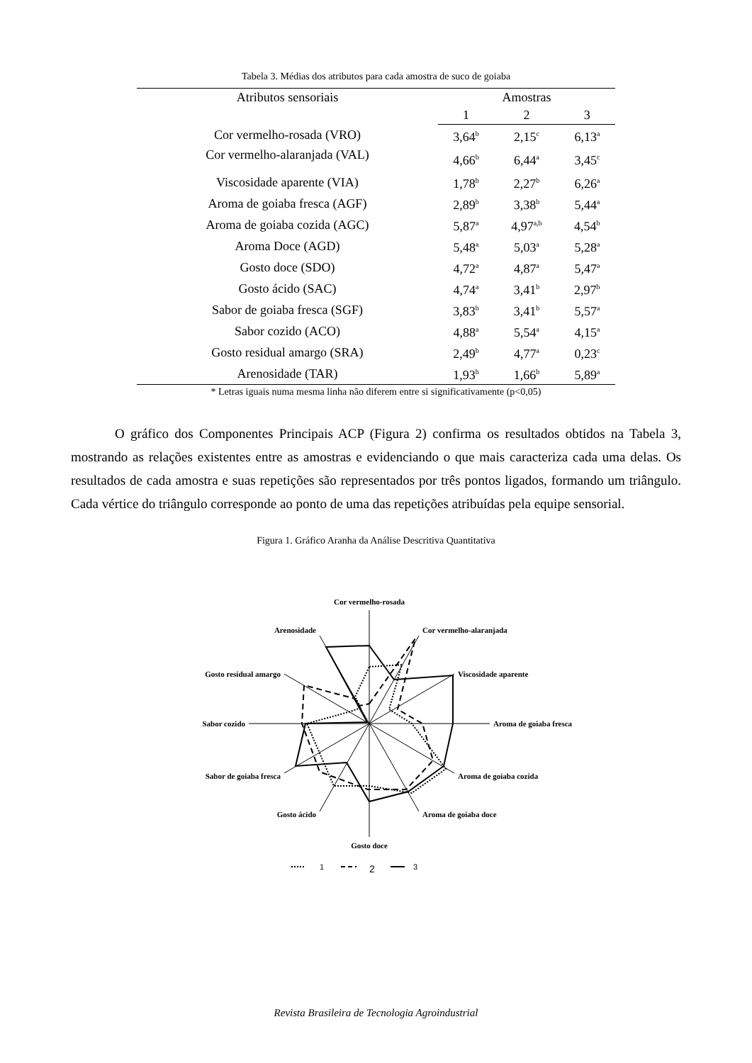Tabela 3. Médias dos atributos para cada amostra de suco de goiaba
| Atributos sensoriais | Amostras | | |
| --- | --- | --- | --- |
| | 1 | 2 | 3 |
| Cor vermelho-rosada (VRO) | 3,64<sup>b</sup> | 2,15<sup>c</sup> | 6,13<sup>a</sup> |
| Cor vermelho-alaranjada (VAL) | 4,66<sup>b</sup> | 6,44<sup>a</sup> | 3,45<sup>c</sup> |
| Viscosidade aparente (VIA) | 1,78<sup>b</sup> | 2,27<sup>b</sup> | 6,26<sup>a</sup> |
| Aroma de goiaba fresca (AGF) | 2,89<sup>b</sup> | 3,38<sup>b</sup> | 5,44<sup>a</sup> |
| Aroma de goiaba cozida (AGC) | 5,87<sup>a</sup> | 4,97<sup>a,b</sup> | 4,54<sup>b</sup> |
| Aroma Doce (AGD) | 5,48<sup>a</sup> | 5,03<sup>a</sup> | 5,28<sup>a</sup> |
| Gosto doce (SDO) | 4,72<sup>a</sup> | 4,87<sup>a</sup> | 5,47<sup>a</sup> |
| Gosto ácido (SAC) | 4,74<sup>a</sup> | 3,41<sup>b</sup> | 2,97<sup>b</sup> |
| Sabor de goiaba fresca (SGF) | 3,83<sup>b</sup> | 3,41<sup>b</sup> | 5,57<sup>a</sup> |
| Sabor cozido (ACO) | 4,88<sup>a</sup> | 5,54<sup>a</sup> | 4,15<sup>a</sup> |
| Gosto residual amargo (SRA) | 2,49<sup>b</sup> | 4,77<sup>a</sup> | 0,23<sup>c</sup> |
| Arenosidade (TAR) | 1,93<sup>b</sup> | 1,66<sup>b</sup> | 5,89<sup>a</sup> |
* Letras iguais numa mesma linha não diferem entre si significativamente (p<0,05)
O gráfico dos Componentes Principais ACP (Figura 2) confirma os resultados obtidos na Tabela 3, mostrando as relações existentes entre as amostras e evidenciando o que mais caracteriza cada uma delas. Os resultados de cada amostra e suas repetições são representados por três pontos ligados, formando um triângulo. Cada vértice do triângulo corresponde ao ponto de uma das repetições atribuídas pela equipe sensorial.
Figura 1. Gráfico Aranha da Análise Descritiva Quantitativa
Cor vermelho-rosada
Cor vermelho-alaranjada
Viscosidade aparente
Aroma de goiaba fresca
Aroma de goiaba cozida
Aroma de goiaba doce
Gosto doce
Gosto ácido
Sabor de goiaba fresca
Sabor cozido
Gosto residual amargo
Arenosidade
1
2
3
Revista Brasileira de Tecnologia Agroindustrial